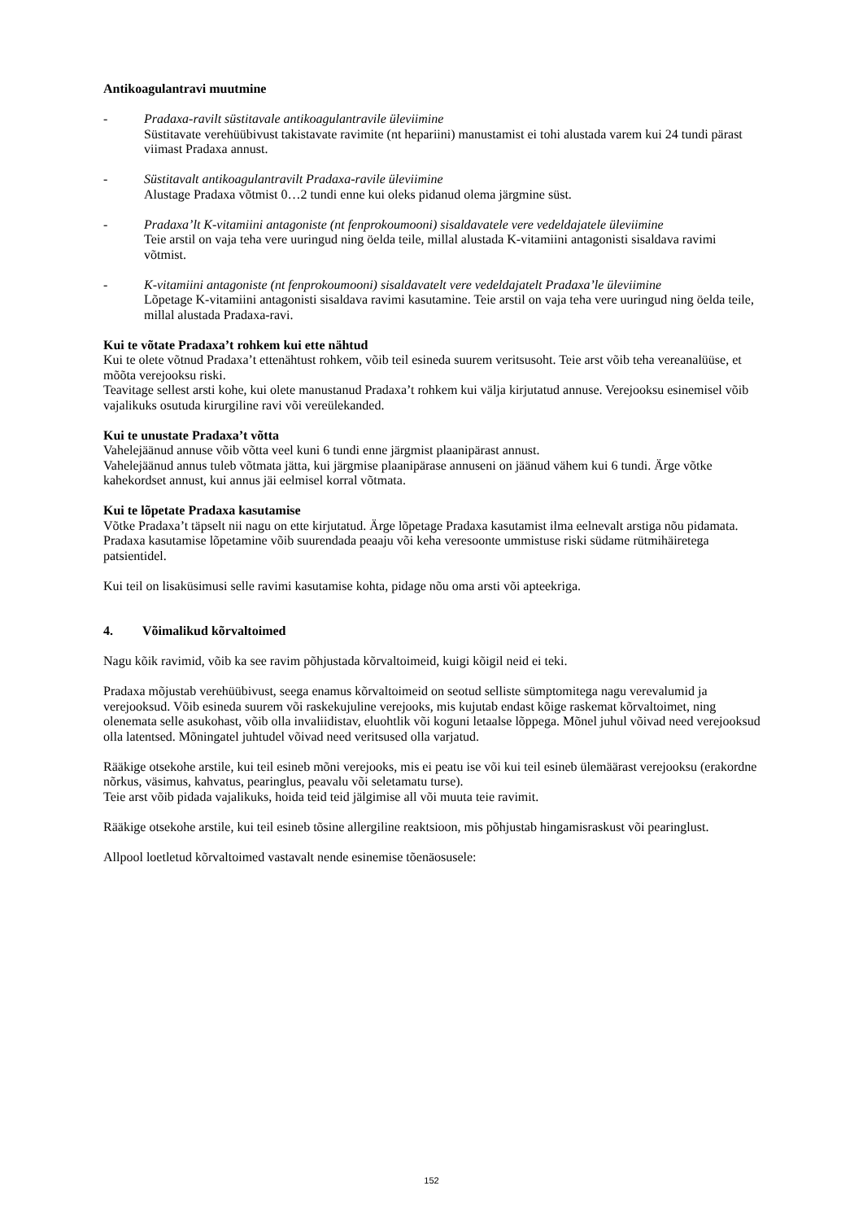Antikoagulantravi muutmine
- Pradaxa-ravilt süstitavale antikoagulantravile üleviimine
Süstitavate verehüübivust takistavate ravimite (nt hepariini) manustamist ei tohi alustada varem kui 24 tundi pärast viimast Pradaxa annust.
- Süstitavalt antikoagulantravilt Pradaxa-ravile üleviimine
Alustage Pradaxa võtmist 0…2 tundi enne kui oleks pidanud olema järgmine süst.
- Pradaxa’lt K-vitamiini antagoniste (nt fenprokoumooni) sisaldavatele vere vedeldajatele üleviimine
Teie arstil on vaja teha vere uuringud ning öelda teile, millal alustada K-vitamiini antagonisti sisaldava ravimi võtmist.
- K-vitamiini antagoniste (nt fenprokoumooni) sisaldavatelt vere vedeldajatelt Pradaxa’le üleviimine
Lõpetage K-vitamiini antagonisti sisaldava ravimi kasutamine. Teie arstil on vaja teha vere uuringud ning öelda teile, millal alustada Pradaxa-ravi.
Kui te võtate Pradaxa’t rohkem kui ette nähtud
Kui te olete võtnud Pradaxa’t ettenähtust rohkem, võib teil esineda suurem veritsusoht. Teie arst võib teha vereanalüüse, et mõõta verejooksu riski.
Teavitage sellest arsti kohe, kui olete manustanud Pradaxa’t rohkem kui välja kirjutatud annuse. Verejooksu esinemisel võib vajalikuks osutuda kirurgiline ravi või vereülekanded.
Kui te unustate Pradaxa’t võtta
Vahelejäänud annuse võib võtta veel kuni 6 tundi enne järgmist plaanipärast annust.
Vahelejäänud annus tuleb võtmata jätta, kui järgmise plaanipärase annuseni on jäänud vähem kui 6 tundi. Ärge võtke kahekordset annust, kui annus jäi eelmisel korral võtmata.
Kui te lõpetate Pradaxa kasutamise
Võtke Pradaxa’t täpselt nii nagu on ette kirjutatud. Ärge lõpetage Pradaxa kasutamist ilma eelnevalt arstiga nõu pidamata. Pradaxa kasutamise lõpetamine võib suurendada peaaju või keha veresoonte ummistuse riski südame rütmihäiretega patsientidel.
Kui teil on lisaküsimusi selle ravimi kasutamise kohta, pidage nõu oma arsti või apteekriga.
4. Võimalikud kõrvaltoimed
Nagu kõik ravimid, võib ka see ravim põhjustada kõrvaltoimeid, kuigi kõigil neid ei teki.
Pradaxa mõjustab verehüübivust, seega enamus kõrvaltoimeid on seotud selliste sümptomitega nagu verevalumid ja verejooksud. Võib esineda suurem või raskekujuline verejooks, mis kujutab endast kõige raskemat kõrvaltoimet, ning olenemata selle asukohast, võib olla invaliidistav, eluohtlik või koguni letaalse lõppega. Mõnel juhul võivad need verejooksud olla latentsed. Mõningatel juhtudel võivad need veritsused olla varjatud.
Rääkige otsekohe arstile, kui teil esineb mõni verejooks, mis ei peatu ise või kui teil esineb ülemäärast verejooksu (erakordne nõrkus, väsimus, kahvatus, pearinglus, peavalu või seletamatu turse).
Teie arst võib pidada vajalikuks, hoida teid teid jälgimise all või muuta teie ravimit.
Rääkige otsekohe arstile, kui teil esineb tõsine allergiline reaktsioon, mis põhjustab hingamisraskust või pearinglust.
Allpool loetletud kõrvaltoimed vastavalt nende esinemise tõenäosusele:
152